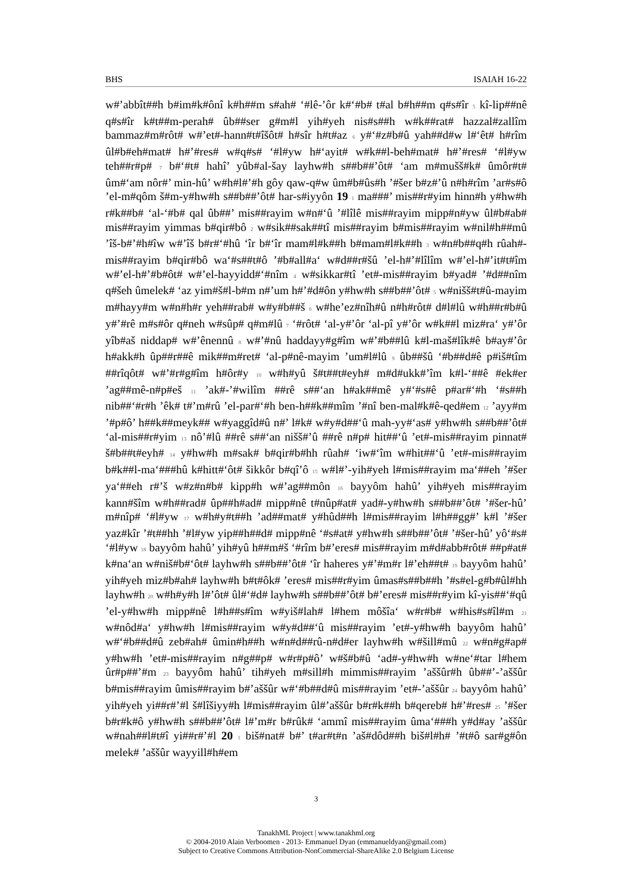BHS ISAIAH 16-22
w#’abbît##h b#im#k#ônî k#h##m s#ah# ‘#lê-’ôr k#‘#b# t#al b#h##m q#s#îr <sub>5</sub> kî-lip##nê q#s#îr k#t##m-perah# ûb##ser g#m#l yih#yeh nis#s##h w#k##rat# hazzal#zallîm bammaz#m#rôt# w#’et#-hann#t#îšôt# h#sîr h#t#az <sub>6</sub> y#‘#z#b#û yah##d#w l#‘êt# h#rîm ûl#b#eh#mat# h#’#res# w#q#s# ‘#l#yw h#‘ayit# w#k##l-beh#mat# h#’#res# ‘#l#yw teh##r#p# <sub>7</sub> b#‘#t# hahî’ yûb#al-šay layhw#h s##b##’ôt# ‘am m#mušš#k# ûmôr#t# ûm#‘am nôr#’ min-hû’ w#h#l#’#h gôy qaw-q#w ûm#b#ûs#h ’#šer b#z#’û n#h#rîm ’ar#s#ô ’el-m#qôm š#m-y#hw#h s##b##’ôt# har-s#iyyôn 19 <sub>1</sub> ma###’ mis##r#yim hinn#h y#hw#h r#k##b# ‘al-‘#b# qal ûb##’ mis##rayim w#n#‘û ’#lîlê mis##rayim mipp#n#yw ûl#b#ab# mis##rayim yimmas b#qir#bô <sub>2</sub> w#sik##sak##tî mis##rayim b#mis##rayim w#nil#h##mû ’îš-b#’#h#îw w#’îš b#r#‘#hû ‘îr b#‘îr mam#l#k##h b#mam#l#k##h <sub>3</sub> w#n#b##q#h rûah#-mis##rayim b#qir#bô wa‘#s##t#ô ’#b#all#a‘ w#d##r#šû ’el-h#’#lîlîm w#’el-h#’it#t#îm w#’el-h#’#b#ôt# w#’el-hayyidd#‘#nîm <sub>4</sub> w#sikkar#tî ’et#-mis##rayim b#yad# ’#d##nîm q#šeh ûmelek# ‘az yim#š#l-b#m n#’um h#’#d#ôn y#hw#h s##b##’ôt# <sub>5</sub> w#nišš#t#û-mayim m#hayy#m w#n#h#r yeh##rab# w#y#b##š <sub>6</sub> w#he’ez#nîh#û n#h#rôt# d#l#lû w#h##r#b#û y#’#rê m#s#ôr q#neh w#sûp# q#m#lû <sub>7</sub> ‘#rôt# ‘al-y#’ôr ‘al-pî y#’ôr w#k##l miz#ra‘ y#’ôr yîb#aš niddap# w#’ênennû <sub>8</sub> w#’#nû haddayy#g#îm w#’#b##lû k#l-maš#lîk#ê b#ay#’ôr h#akk#h ûp##r##ê mik##m#ret# ‘al-p#nê-mayim ’um#l#lû <sub>9</sub> ûb##šû ‘#b##d#ê p#iš#tîm ##rîqôt# w#’#r#g#îm h#ôr#y <sub>10</sub> w#h#yû š#t##t#eyh# m#d#ukk#’îm k#l-‘##ê #ek#er ’ag##mê-n#p#eš <sub>11</sub> ’ak#-’#wilîm ##rê s##‘an h#ak##mê y#‘#s#ê p#ar#‘#h ‘#s##h nib##‘#r#h ’êk# t#’m#rû ’el-par#‘#h ben-h##k##mîm ’#nî ben-mal#k#ê-qed#em <sub>12</sub> ’ayy#m ’#p#ô’ h##k##meyk## w#yaggîd#û n#’ l#k# w#y#d##‘û mah-yy#‘as# y#hw#h s##b##’ôt# ‘al-mis##r#yim <sub>13</sub> nô’#lû ##rê s##‘an nišš#’û ##rê n#p# hit##‘û ’et#-mis##rayim pinnat# š#b##t#eyh# <sub>14</sub> y#hw#h m#sak# b#qir#b#hh rûah# ‘iw#‘îm w#hit##‘û ’et#-mis##rayim b#k##l-ma‘###hû k#hitt#‘ôt# šikkôr b#qî’ô <sub>15</sub> w#l#’-yih#yeh l#mis##rayim ma‘##eh ’#šer ya‘##eh r#’š w#z#n#b# kipp#h w#’ag##môn <sub>16</sub> bayyôm hahû’ yih#yeh mis##rayim kann#šîm w#h##rad# ûp##h#ad# mipp#nê t#nûp#at# yad#-y#hw#h s##b##’ôt# ’#šer-hû’ m#nîp# ‘#l#yw <sub>17</sub> w#h#y#t##h ’ad##mat# y#hûd##h l#mis##rayim l#h##gg#’ k#l ’#šer yaz#kîr ’#t##hh ’#l#yw yip##h##d# mipp#nê ‘#s#at# y#hw#h s##b##’ôt# ’#šer-hû’ yô‘#s# ‘#l#yw <sub>18</sub> bayyôm hahû’ yih#yû h##m#š ‘#rîm b#’eres# mis##rayim m#d#abb#rôt# ##p#at# k#na‘an w#niš#b#‘ôt# layhw#h s##b##’ôt# ‘îr haheres y#’#m#r l#’eh##t# <sub>19</sub> bayyôm hahû’ yih#yeh miz#b#ah# layhw#h b#t#ôk# ’eres# mis##r#yim ûmas#s##b##h ’#s#el-g#b#ûl#hh layhw#h <sub>20</sub> w#h#y#h l#’ôt# ûl#‘#d# layhw#h s##b##’ôt# b#’eres# mis##r#yim kî-yis##‘#qû ’el-y#hw#h mipp#nê l#h##s#îm w#yiš#lah# l#hem môšîa‘ w#r#b# w#his#s#îl#m <sub>21</sub> w#nôd#a‘ y#hw#h l#mis##rayim w#y#d##‘û mis##rayim ’et#-y#hw#h bayyôm hahû’ w#‘#b##d#û zeb#ah# ûmin#h##h w#n#d##rû-n#d#er layhw#h w#šill#mû <sub>22</sub> w#n#g#ap# y#hw#h ’et#-mis##rayim n#g##p# w#r#p#ô’ w#š#b#û ‘ad#-y#hw#h w#ne‘#tar l#hem ûr#p##’#m <sub>23</sub> bayyôm hahû’ tih#yeh m#sill#h mimmis##rayim ’aššûr#h ûb##’-’aššûr b#mis##rayim ûmis##rayim b#’aššûr w#‘#b##d#û mis##rayim ’et#-’aššûr <sub>24</sub> bayyôm hahû’ yih#yeh yi##r#’#l š#lîšiyy#h l#mis##rayim ûl#’aššûr b#r#k##h b#qereb# h#’#res# <sub>25</sub> ’#šer b#r#k#ô y#hw#h s##b##’ôt# l#’m#r b#rûk# ‘ammî mis##rayim ûma‘###h y#d#ay ’aššûr w#nah##l#t#î yi##r#’#l 20 <sub>1</sub> biš#nat# b#’ t#ar#t#n ’aš#dôd##h biš#l#h# ’#t#ô sar#g#ôn melek# ’aššûr wayyill#h#em
3
TanakhML Project | www.tanakhml.org
© 2004-2010 Alain Verboomen - 2013- Emmanuel Dyan (emmanueldyan@gmail.com)
Subject to Creative Commons Attribution-NonCommercial-ShareAlike 2.0 Belgium License